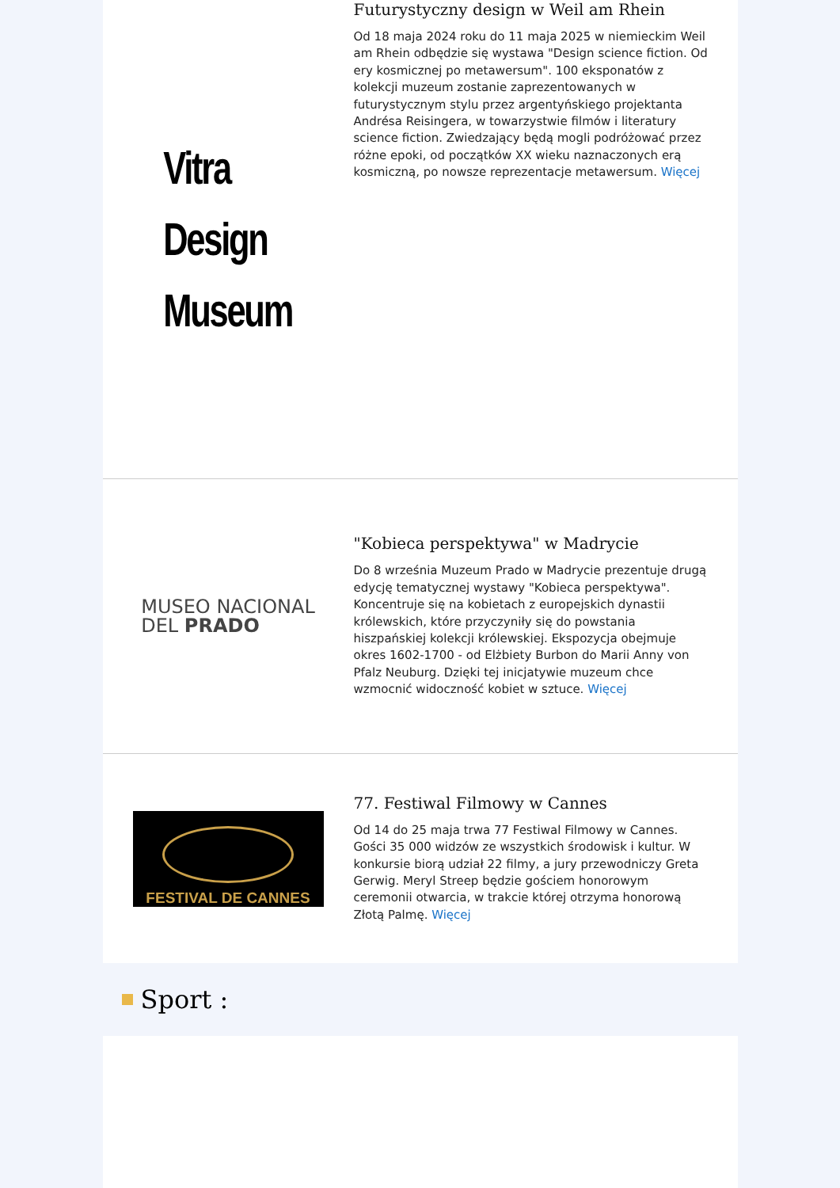Vitra
Design
Museum
Futurystyczny design w Weil am Rhein
Od 18 maja 2024 roku do 11 maja 2025 w niemieckim Weil am Rhein odbędzie się wystawa "Design science fiction. Od ery kosmicznej po metawersum". 100 eksponatów z kolekcji muzeum zostanie zaprezentowanych w futurystycznym stylu przez argentyńskiego projektanta Andrésa Reisingera, w towarzystwie filmów i literatury science fiction. Zwiedzający będą mogli podróżować przez różne epoki, od początków XX wieku naznaczonych erą kosmiczną, po nowsze reprezentacje metawersum. Więcej
MUSEO NACIONAL
DEL PRADO
"Kobieca perspektywa" w Madrycie
Do 8 września Muzeum Prado w Madrycie prezentuje drugą edycję tematycznej wystawy "Kobieca perspektywa". Koncentruje się na kobietach z europejskich dynastii królewskich, które przyczyniły się do powstania hiszpańskiej kolekcji królewskiej. Ekspozycja obejmuje okres 1602-1700 - od Elżbiety Burbon do Marii Anny von Pfalz Neuburg. Dzięki tej inicjatywie muzeum chce wzmocnić widoczność kobiet w sztuce. Więcej
FESTIVAL DE CANNES
77. Festiwal Filmowy w Cannes
Od 14 do 25 maja trwa 77 Festiwal Filmowy w Cannes. Gości 35 000 widzów ze wszystkich środowisk i kultur. W konkursie biorą udział 22 filmy, a jury przewodniczy Greta Gerwig. Meryl Streep będzie gościem honorowym ceremonii otwarcia, w trakcie której otrzyma honorową Złotą Palmę. Więcej
Sport :